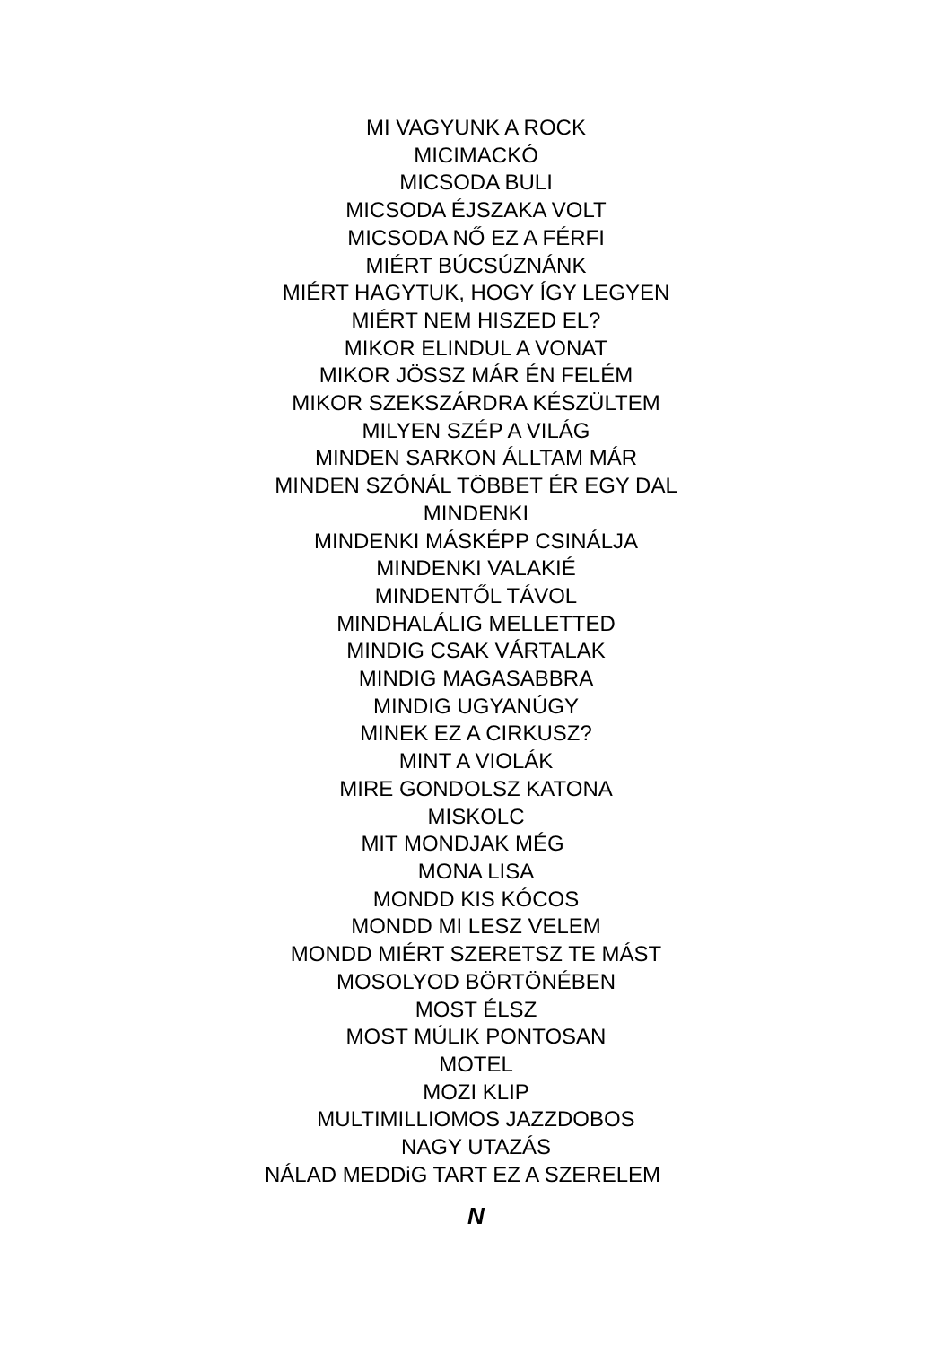MI VAGYUNK A ROCK
MICIMACKÓ
MICSODA BULI
MICSODA ÉJSZAKA VOLT
MICSODA NŐ EZ A FÉRFI
MIÉRT BÚCSÚZNÁNK
MIÉRT HAGYTUK, HOGY ÍGY LEGYEN
MIÉRT NEM HISZED EL?
MIKOR ELINDUL A VONAT
MIKOR JÖSSZ MÁR ÉN FELÉM
MIKOR SZEKSZÁRDRA KÉSZÜLTEM
MILYEN SZÉP A VILÁG
MINDEN SARKON ÁLLTAM MÁR
MINDEN SZÓNÁL TÖBBET ÉR EGY DAL
MINDENKI
MINDENKI MÁSKÉPP CSINÁLJA
MINDENKI VALAKIÉ
MINDENTŐL TÁVOL
MINDHALÁLIG MELLETTED
MINDIG CSAK VÁRTALAK
MINDIG MAGASABBRA
MINDIG UGYANÚGY
MINEK EZ A CIRKUSZ?
MINT A VIOLÁK
MIRE GONDOLSZ KATONA
MISKOLC
MIT MONDJAK MÉG
MONA LISA
MONDD KIS KÓCOS
MONDD MI LESZ VELEM
MONDD MIÉRT SZERETSZ TE MÁST
MOSOLYOD BÖRTÖNÉBEN
MOST ÉLSZ
MOST MÚLIK PONTOSAN
MOTEL
MOZI KLIP
MULTIMILLIOMOS JAZZDOBOS
NAGY UTAZÁS
NÁLAD MEDDiG TART EZ A SZERELEM
N